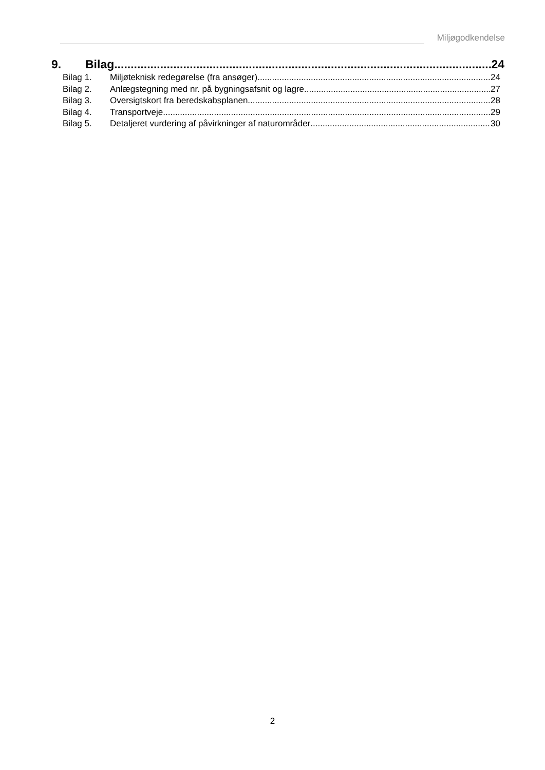Miljøgodkendelse
9. Bilag 24
Bilag 1. Miljøteknisk redegørelse (fra ansøger) 24
Bilag 2. Anlægstegning med nr. på bygningsafsnit og lagre 27
Bilag 3. Oversigtskort fra beredskabsplanen 28
Bilag 4. Transportveje 29
Bilag 5. Detaljeret vurdering af påvirkninger af naturområder 30
2